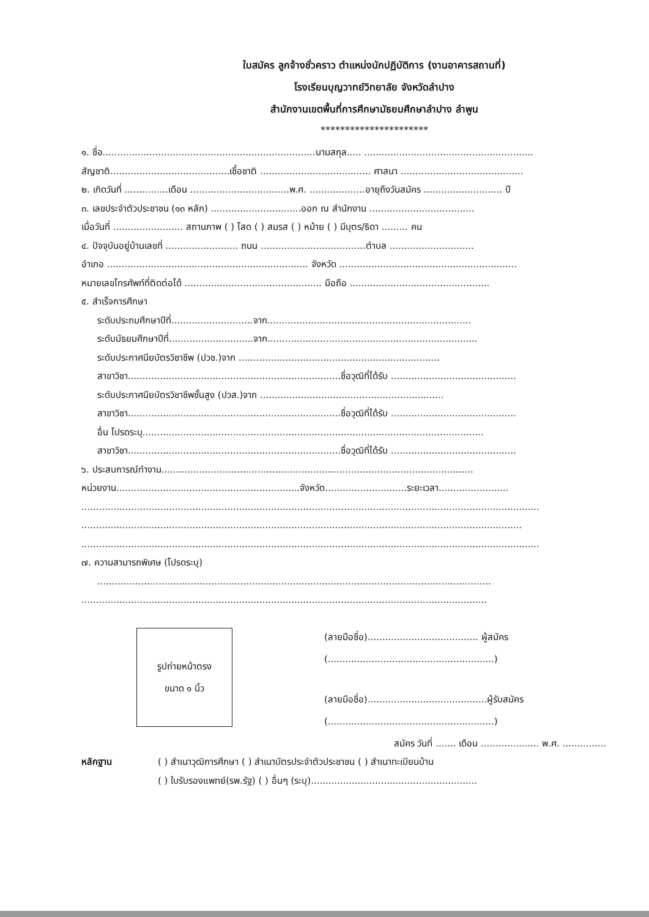ใบสมัคร ลูกจ้างชั่วคราว ตำแหน่งนักปฏิบัติการ (งานอาคารสถานที่)
โรงเรียนบุญวาทย์วิทยาลัย จังหวัดลำปาง
สำนักงานเขตพื้นที่การศึกษามัธยมศึกษาลำปาง ลำพูน
**********************
๑. ชื่อ.........................................................................นามสกุล..... ..........................................................
สัญชาติ.........................................เชื้อชาติ ...................................... ศาสนา ..........................................
๒. เกิดวันที่ ...............เดือน ..................................พ.ศ. ...................อายุถึงวันสมัคร ........................... ปี
๓. เลขประจำตัวประชาชน (๑๓ หลัก) ...............................ออก ณ สำนักงาน ....................................
เมื่อวันที่ ........................ สถานภาพ ( ) โสด ( ) สมรส ( ) หม้าย ( ) มีบุตร/ธิดา ......... คน
๔. ปัจจุบันอยู่บ้านเลขที่ ......................... ถนน ....................................ตำบล .............................
อำเภอ ..................................................................... จังหวัด .............................................................
หมายเลขโทรศัพท์ที่ติดต่อได้ ............................................... มือถือ ................................................
๕. สำเร็จการศึกษา
ระดับประถมศึกษาปีที่............................จาก......................................................................
ระดับมัธยมศึกษาปีที่.............................จาก........................................................................
ระดับประกาศนียบัตรวิชาชีพ (ปวช.)จาก .....................................................................
สาขาวิชา.........................................................................ชื่อวุฒิที่ได้รับ ...........................................
ระดับประกาศนียบัตรวิชาชีพชั้นสูง (ปวส.)จาก ...............................................................
สาขาวิชา.........................................................................ชื่อวุฒิที่ได้รับ ...........................................
อื่น โปรดระบุ.....................................................................................................................
สาขาวิชา.........................................................................ชื่อวุฒิที่ได้รับ ...........................................
๖. ประสบการณ์ทำงาน...........................................................................................................
หน่วยงาน...............................................................จังหวัด............................ระยะเวลา........................
.............................................................................................................................................................
.......................................................................................................................................................
.............................................................................................................................................................
๗. ความสามารถพิเศษ (โปรดระบุ)
.......................................................................................................................................
...........................................................................................................................................
รูปถ่ายหน้าตรง
ขนาด ๑ นิ้ว
(ลายมือชื่อ)...................................... ผู้สมัคร
(.........................................................)
(ลายมือชื่อ).........................................ผู้รับสมัคร
(.........................................................)
สมัคร วันที่ ....... เดือน .................... พ.ศ. ...............
หลักฐาน
( ) สำเนาวุฒิการศึกษา ( ) สำเนาบัตรประจำตัวประชาชน ( ) สำเนาทะเบียนบ้าน
( ) ใบรับรองแพทย์(รพ.รัฐ) ( ) อื่นๆ (ระบุ).........................................................